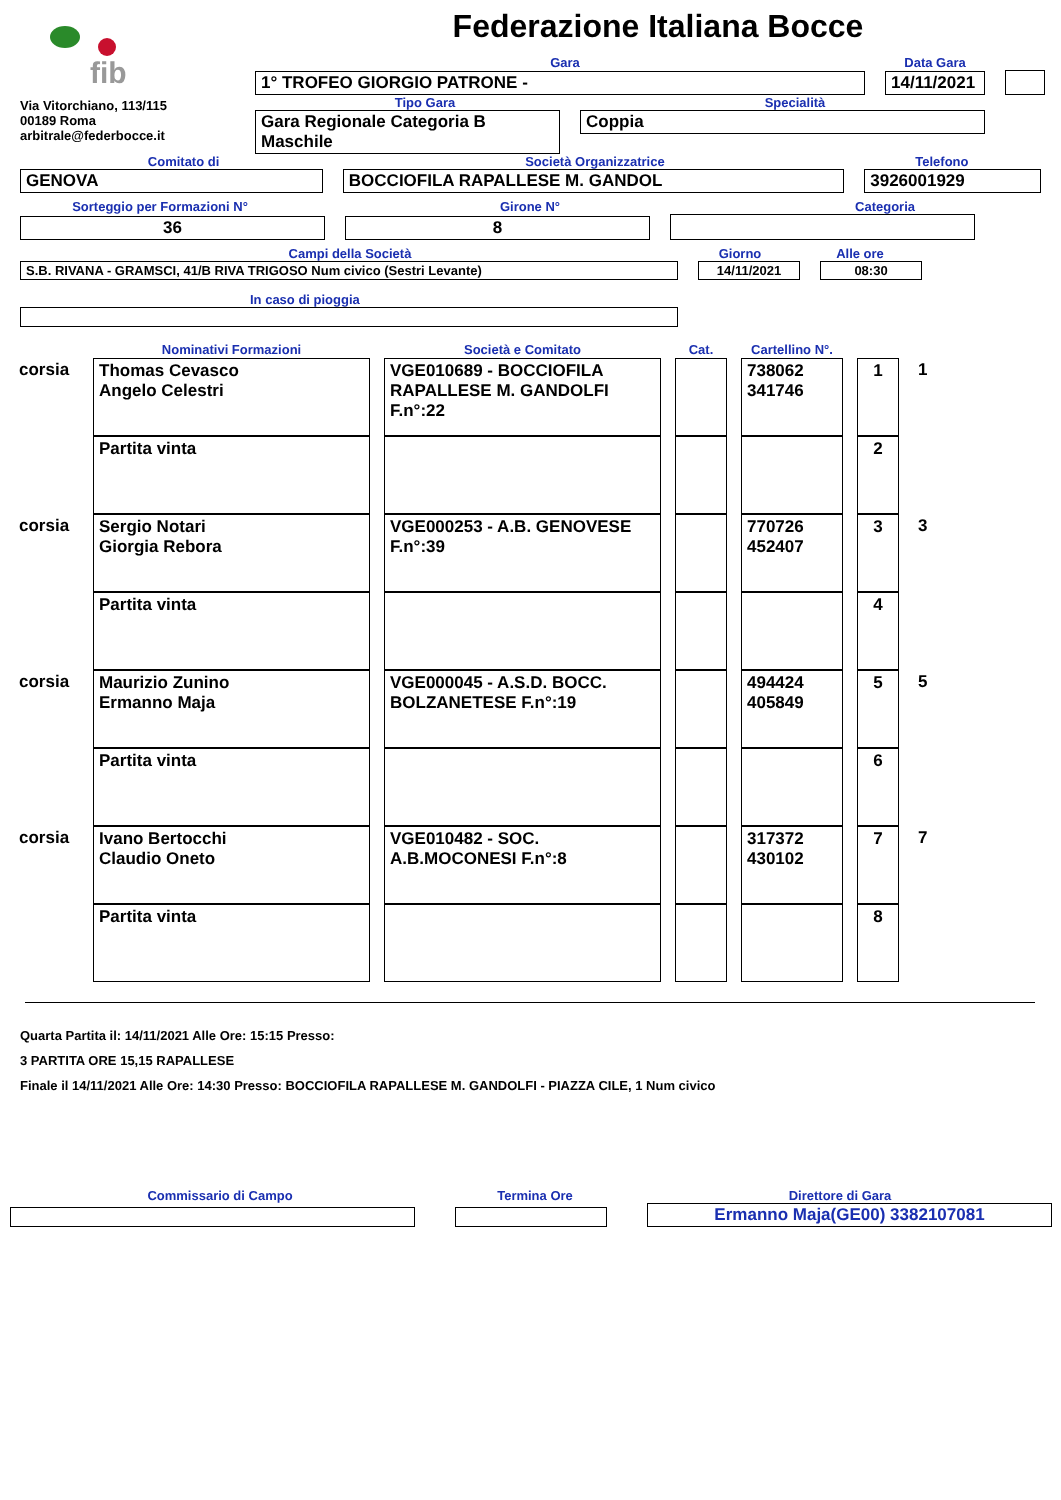fib
Via Vitorchiano, 113/115
00189 Roma
arbitrale@federbocce.it
Federazione Italiana Bocce
Gara
Data Gara
1° TROFEO GIORGIO PATRONE -
14/11/2021
Tipo Gara
Specialità
Gara Regionale Categoria B
Maschile
Coppia
Comitato di
Società Organizzatrice
Telefono
GENOVA
BOCCIOFILA RAPALLESE M. GANDOL
3926001929
Sorteggio per Formazioni N°
Girone N°
Categoria
36
8
Campi della Società
Giorno
Alle ore
S.B. RIVANA - GRAMSCI, 41/B RIVA TRIGOSO Num civico (Sestri Levante)
14/11/2021
08:30
In caso di pioggia
| | Nominativi Formazioni | Società e Comitato | Cat. | Cartellino N°. | | |
| corsia | Thomas Cevasco Angelo Celestri | VGE010689 - BOCCIOFILA RAPALLESE M. GANDOLFI F.n°:22 | | 738062 341746 | 1 | 1 |
| | Partita vinta | | | | 2 | |
| corsia | Sergio Notari Giorgia Rebora | VGE000253 - A.B. GENOVESE F.n°:39 | | 770726 452407 | 3 | 3 |
| | Partita vinta | | | | 4 | |
| corsia | Maurizio Zunino Ermanno Maja | VGE000045 - A.S.D. BOCC. BOLZANETESE F.n°:19 | | 494424 405849 | 5 | 5 |
| | Partita vinta | | | | 6 | |
| corsia | Ivano Bertocchi Claudio Oneto | VGE010482 - SOC. A.B.MOCONESI F.n°:8 | | 317372 430102 | 7 | 7 |
| | Partita vinta | | | | 8 | |
Quarta Partita il: 14/11/2021 Alle Ore: 15:15 Presso:
3 PARTITA ORE 15,15 RAPALLESE
Finale il 14/11/2021 Alle Ore: 14:30 Presso: BOCCIOFILA RAPALLESE M. GANDOLFI - PIAZZA CILE, 1 Num civico
Commissario di Campo
Termina Ore
Direttore di Gara
Ermanno Maja(GE00) 3382107081